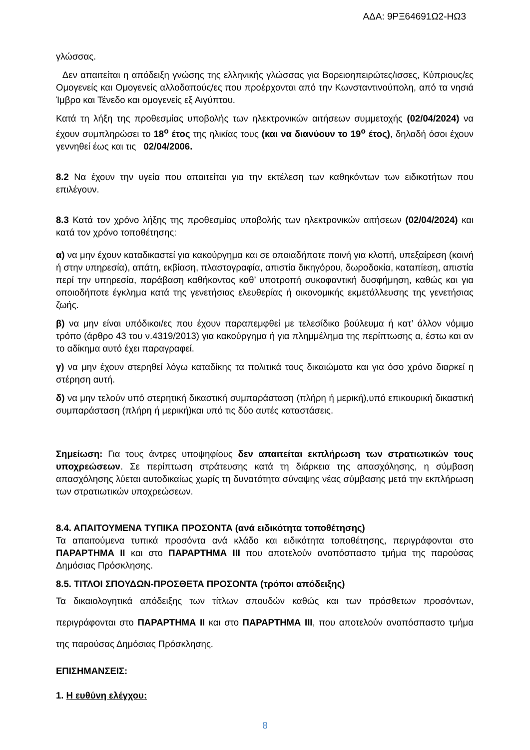ΑΔΑ: 9ΡΞ64691Ω2-ΗΩ3
γλώσσας.
Δεν απαιτείται η απόδειξη γνώσης της ελληνικής γλώσσας για Βορειοηπειρώτες/ισσες, Κύπριους/ες Ομογενείς και Ομογενείς αλλοδαπούς/ες που προέρχονται από την Κωνσταντινούπολη, από τα νησιά Ίμβρο και Τένεδο και ομογενείς εξ Αιγύπτου.
Κατά τη λήξη της προθεσμίας υποβολής των ηλεκτρονικών αιτήσεων συμμετοχής (02/04/2024) να έχουν συμπληρώσει το 18<sup>ο</sup> έτος της ηλικίας τους (και να διανύουν το 19<sup>ο</sup> έτος), δηλαδή όσοι έχουν γεννηθεί έως και τις 02/04/2006.
8.2 Να έχουν την υγεία που απαιτείται για την εκτέλεση των καθηκόντων των ειδικοτήτων που επιλέγουν.
8.3 Κατά τον χρόνο λήξης της προθεσμίας υποβολής των ηλεκτρονικών αιτήσεων (02/04/2024) και κατά τον χρόνο τοποθέτησης:
α) να μην έχουν καταδικαστεί για κακούργημα και σε οποιαδήποτε ποινή για κλοπή, υπεξαίρεση (κοινή ή στην υπηρεσία), απάτη, εκβίαση, πλαστογραφία, απιστία δικηγόρου, δωροδοκία, καταπίεση, απιστία περί την υπηρεσία, παράβαση καθήκοντος καθ’ υποτροπή συκοφαντική δυσφήμηση, καθώς και για οποιοδήποτε έγκλημα κατά της γενετήσιας ελευθερίας ή οικονομικής εκμετάλλευσης της γενετήσιας ζωής.
β) να μην είναι υπόδικοι/ες που έχουν παραπεμφθεί με τελεσίδικο βούλευμα ή κατ’ άλλον νόμιμο τρόπο (άρθρο 43 του ν.4319/2013) για κακούργημα ή για πλημμέλημα της περίπτωσης α, έστω και αν το αδίκημα αυτό έχει παραγραφεί.
γ) να μην έχουν στερηθεί λόγω καταδίκης τα πολιτικά τους δικαιώματα και για όσο χρόνο διαρκεί η στέρηση αυτή.
δ) να μην τελούν υπό στερητική δικαστική συμπαράσταση (πλήρη ή μερική),υπό επικουρική δικαστική συμπαράσταση (πλήρη ή μερική)και υπό τις δύο αυτές καταστάσεις.
Σημείωση: Για τους άντρες υποψηφίους δεν απαιτείται εκπλήρωση των στρατιωτικών τους υποχρεώσεων. Σε περίπτωση στράτευσης κατά τη διάρκεια της απασχόλησης, η σύμβαση απασχόλησης λύεται αυτοδικαίως χωρίς τη δυνατότητα σύναψης νέας σύμβασης μετά την εκπλήρωση των στρατιωτικών υποχρεώσεων.
8.4. ΑΠΑΙΤΟΥΜΕΝΑ ΤΥΠΙΚΑ ΠΡΟΣΟΝΤΑ (ανά ειδικότητα τοποθέτησης)
Τα απαιτούμενα τυπικά προσόντα ανά κλάδο και ειδικότητα τοποθέτησης, περιγράφονται στο ΠΑΡΑΡΤΗΜΑ ΙΙ και στο ΠΑΡΑΡΤΗΜΑ ΙΙΙ που αποτελούν αναπόσπαστο τμήμα της παρούσας Δημόσιας Πρόσκλησης.
8.5. ΤΙΤΛΟΙ ΣΠΟΥΔΩΝ-ΠΡΟΣΘΕΤΑ ΠΡΟΣΟΝΤΑ (τρόποι απόδειξης)
Τα δικαιολογητικά απόδειξης των τίτλων σπουδών καθώς και των πρόσθετων προσόντων, περιγράφονται στο ΠΑΡΑΡΤΗΜΑ ΙΙ και στο ΠΑΡΑΡΤΗΜΑ ΙΙΙ, που αποτελούν αναπόσπαστο τμήμα της παρούσας Δημόσιας Πρόσκλησης.
ΕΠΙΣΗΜΑΝΣΕΙΣ:
1. Η ευθύνη ελέγχου:
8